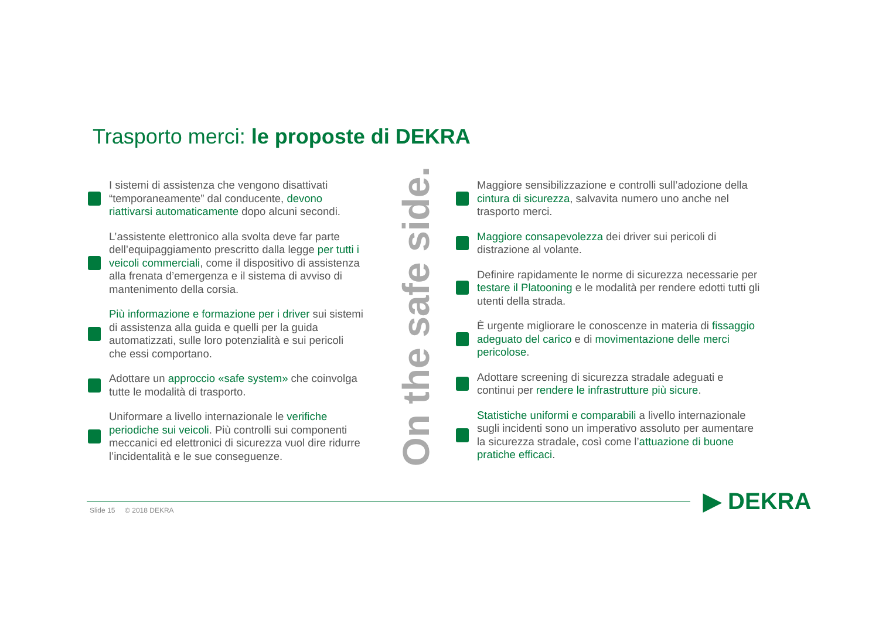Trasporto merci: le proposte di DEKRA
I sistemi di assistenza che vengono disattivati “temporaneamente” dal conducente, devono riattivarsi automaticamente dopo alcuni secondi.
L’assistente elettronico alla svolta deve far parte dell’equipaggiamento prescritto dalla legge per tutti i veicoli commerciali, come il dispositivo di assistenza alla frenata d’emergenza e il sistema di avviso di mantenimento della corsia.
Più informazione e formazione per i driver sui sistemi di assistenza alla guida e quelli per la guida automatizzati, sulle loro potenzialità e sui pericoli che essi comportano.
Adottare un approccio «safe system» che coinvolga tutte le modalità di trasporto.
Uniformare a livello internazionale le verifiche periodiche sui veicoli. Più controlli sui componenti meccanici ed elettronici di sicurezza vuol dire ridurre l’incidentalità e le sue conseguenze.
On the safe side.
Maggiore sensibilizzazione e controlli sull’adozione della cintura di sicurezza, salvavita numero uno anche nel trasporto merci.
Maggiore consapevolezza dei driver sui pericoli di distrazione al volante.
Definire rapidamente le norme di sicurezza necessarie per testare il Platooning e le modalità per rendere edotti tutti gli utenti della strada.
È urgente migliorare le conoscenze in materia di fissaggio adeguato del carico e di movimentazione delle merci pericolose.
Adottare screening di sicurezza stradale adeguati e continui per rendere le infrastrutture più sicure.
Statistiche uniformi e comparabili a livello internazionale sugli incidenti sono un imperativo assoluto per aumentare la sicurezza stradale, così come l’attuazione di buone pratiche efficaci.
Slide 15 © 2018 DEKRA ▶ DEKRA